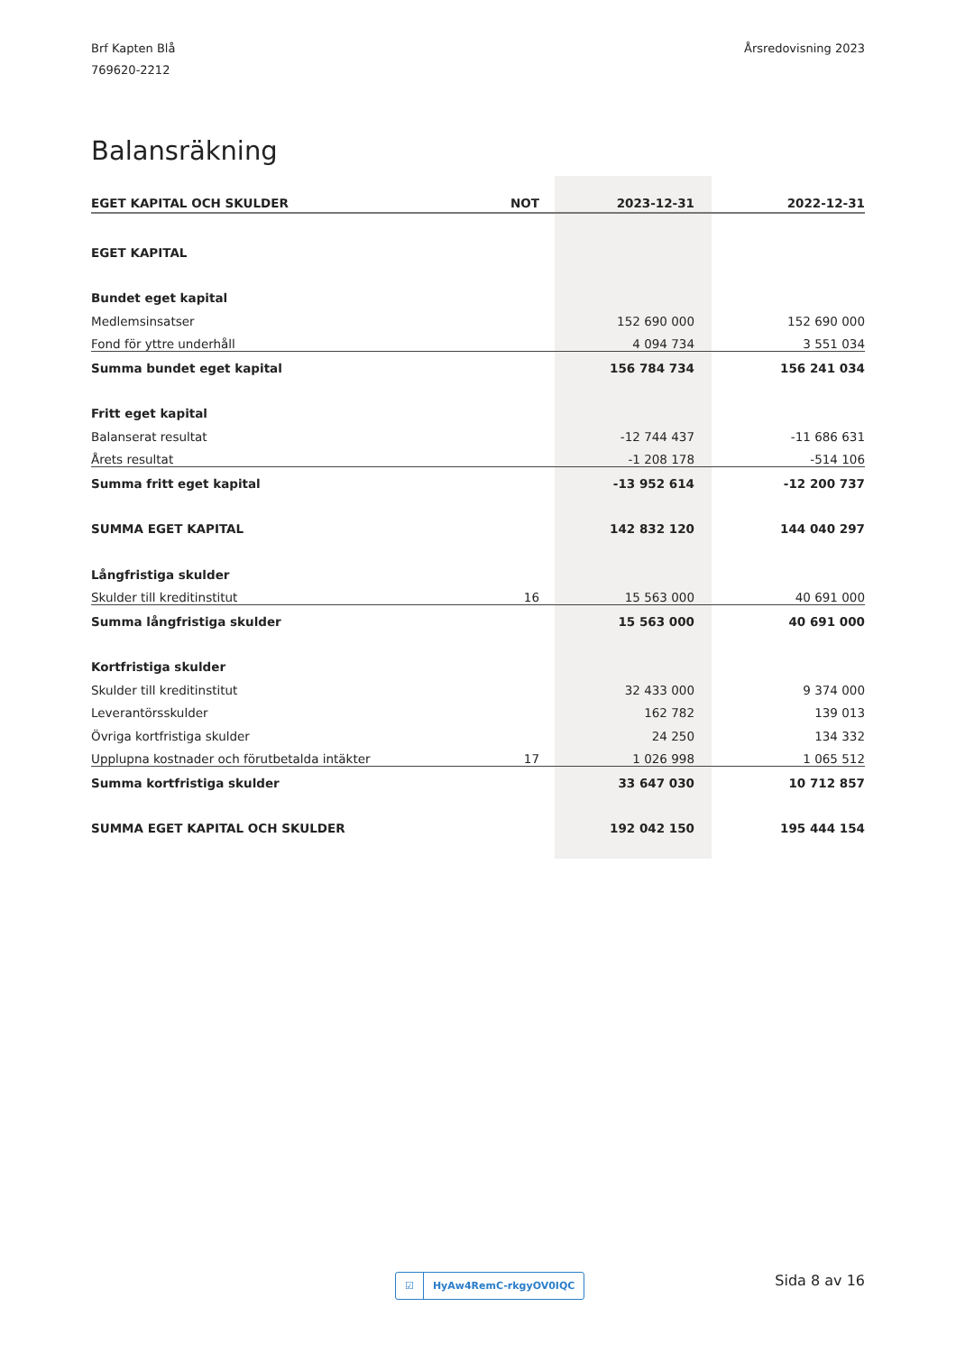Brf Kapten Blå
769620-2212
Årsredovisning 2023
Balansräkning
| EGET KAPITAL OCH SKULDER | NOT | 2023-12-31 | 2022-12-31 |
| --- | --- | --- | --- |
| EGET KAPITAL | | | |
| Bundet eget kapital | | | |
| Medlemsinsatser | | 152 690 000 | 152 690 000 |
| Fond för yttre underhåll | | 4 094 734 | 3 551 034 |
| Summa bundet eget kapital | | 156 784 734 | 156 241 034 |
| Fritt eget kapital | | | |
| Balanserat resultat | | -12 744 437 | -11 686 631 |
| Årets resultat | | -1 208 178 | -514 106 |
| Summa fritt eget kapital | | -13 952 614 | -12 200 737 |
| SUMMA EGET KAPITAL | | 142 832 120 | 144 040 297 |
| Långfristiga skulder | | | |
| Skulder till kreditinstitut | 16 | 15 563 000 | 40 691 000 |
| Summa långfristiga skulder | | 15 563 000 | 40 691 000 |
| Kortfristiga skulder | | | |
| Skulder till kreditinstitut | | 32 433 000 | 9 374 000 |
| Leverantörsskulder | | 162 782 | 139 013 |
| Övriga kortfristiga skulder | | 24 250 | 134 332 |
| Upplupna kostnader och förutbetalda intäkter | 17 | 1 026 998 | 1 065 512 |
| Summa kortfristiga skulder | | 33 647 030 | 10 712 857 |
| SUMMA EGET KAPITAL OCH SKULDER | | 192 042 150 | 195 444 154 |
☑ HyAw4RemC-rkgyOV0IQC Sida 8 av 16